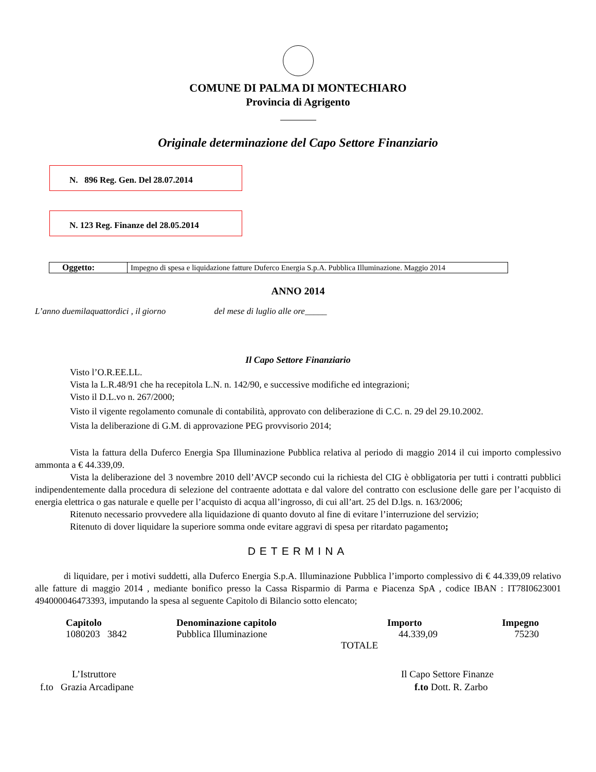COMUNE DI PALMA DI MONTECHIARO
Provincia di Agrigento
Originale determinazione del Capo Settore Finanziario
N. 896 Reg. Gen. Del 28.07.2014
N. 123 Reg. Finanze del 28.05.2014
| Oggetto: | Impegno di spesa e liquidazione fatture Duferco Energia S.p.A. Pubblica Illuminazione. Maggio 2014 |
ANNO 2014
L’anno duemilaquattordici , il giorno del mese di luglio alle ore_____
Il Capo Settore Finanziario
Visto l’O.R.EE.LL.
Vista la L.R.48/91 che ha recepitola L.N. n. 142/90, e successive modifiche ed integrazioni;
Visto il D.L.vo n. 267/2000;
Visto il vigente regolamento comunale di contabilità, approvato con deliberazione di C.C. n. 29 del 29.10.2002.
Vista la deliberazione di G.M. di approvazione PEG provvisorio 2014;
Vista la fattura della Duferco Energia Spa Illuminazione Pubblica relativa al periodo di maggio 2014 il cui importo complessivo ammonta a € 44.339,09.
Vista la deliberazione del 3 novembre 2010 dell’AVCP secondo cui la richiesta del CIG è obbligatoria per tutti i contratti pubblici indipendentemente dalla procedura di selezione del contraente adottata e dal valore del contratto con esclusione delle gare per l’acquisto di energia elettrica o gas naturale e quelle per l’acquisto di acqua all’ingrosso, di cui all’art. 25 del D.lgs. n. 163/2006;
Ritenuto necessario provvedere alla liquidazione di quanto dovuto al fine di evitare l’interruzione del servizio;
Ritenuto di dover liquidare la superiore somma onde evitare aggravi di spesa per ritardato pagamento;
DETERMINA
di liquidare, per i motivi suddetti, alla Duferco Energia S.p.A. Illuminazione Pubblica l’importo complessivo di € 44.339,09 relativo alle fatture di maggio 2014 , mediante bonifico presso la Cassa Risparmio di Parma e Piacenza SpA , codice IBAN : IT78I0623001 494000046473393, imputando la spesa al seguente Capitolo di Bilancio sotto elencato;
| Capitolo | Denominazione capitolo | Importo | Impegno |
| --- | --- | --- | --- |
| 1080203 3842 | Pubblica Illuminazione | 44.339,09 | 75230 |
| | TOTALE | | |
L’Istruttore
f.to Grazia Arcadipane
Il Capo Settore Finanze
f.to Dott. R. Zarbo